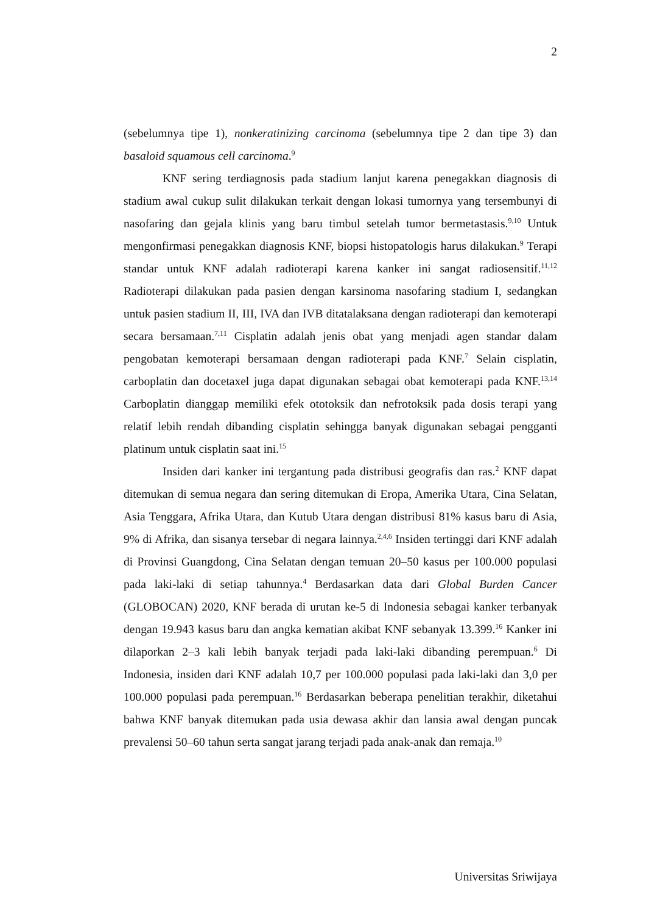2
(sebelumnya tipe 1), nonkeratinizing carcinoma (sebelumnya tipe 2 dan tipe 3) dan basaloid squamous cell carcinoma.<sup>9</sup>
KNF sering terdiagnosis pada stadium lanjut karena penegakkan diagnosis di stadium awal cukup sulit dilakukan terkait dengan lokasi tumornya yang tersembunyi di nasofaring dan gejala klinis yang baru timbul setelah tumor bermetastasis.<sup>9,10</sup> Untuk mengonfirmasi penegakkan diagnosis KNF, biopsi histopatologis harus dilakukan.<sup>9</sup> Terapi standar untuk KNF adalah radioterapi karena kanker ini sangat radiosensitif.<sup>11,12</sup> Radioterapi dilakukan pada pasien dengan karsinoma nasofaring stadium I, sedangkan untuk pasien stadium II, III, IVA dan IVB ditatalaksana dengan radioterapi dan kemoterapi secara bersamaan.<sup>7,11</sup> Cisplatin adalah jenis obat yang menjadi agen standar dalam pengobatan kemoterapi bersamaan dengan radioterapi pada KNF.<sup>7</sup> Selain cisplatin, carboplatin dan docetaxel juga dapat digunakan sebagai obat kemoterapi pada KNF.<sup>13,14</sup> Carboplatin dianggap memiliki efek ototoksik dan nefrotoksik pada dosis terapi yang relatif lebih rendah dibanding cisplatin sehingga banyak digunakan sebagai pengganti platinum untuk cisplatin saat ini.<sup>15</sup>
Insiden dari kanker ini tergantung pada distribusi geografis dan ras.<sup>2</sup> KNF dapat ditemukan di semua negara dan sering ditemukan di Eropa, Amerika Utara, Cina Selatan, Asia Tenggara, Afrika Utara, dan Kutub Utara dengan distribusi 81% kasus baru di Asia, 9% di Afrika, dan sisanya tersebar di negara lainnya.<sup>2,4,6</sup> Insiden tertinggi dari KNF adalah di Provinsi Guangdong, Cina Selatan dengan temuan 20–50 kasus per 100.000 populasi pada laki-laki di setiap tahunnya.<sup>4</sup> Berdasarkan data dari Global Burden Cancer (GLOBOCAN) 2020, KNF berada di urutan ke-5 di Indonesia sebagai kanker terbanyak dengan 19.943 kasus baru dan angka kematian akibat KNF sebanyak 13.399.<sup>16</sup> Kanker ini dilaporkan 2–3 kali lebih banyak terjadi pada laki-laki dibanding perempuan.<sup>6</sup> Di Indonesia, insiden dari KNF adalah 10,7 per 100.000 populasi pada laki-laki dan 3,0 per 100.000 populasi pada perempuan.<sup>16</sup> Berdasarkan beberapa penelitian terakhir, diketahui bahwa KNF banyak ditemukan pada usia dewasa akhir dan lansia awal dengan puncak prevalensi 50–60 tahun serta sangat jarang terjadi pada anak-anak dan remaja.<sup>10</sup>
Universitas Sriwijaya